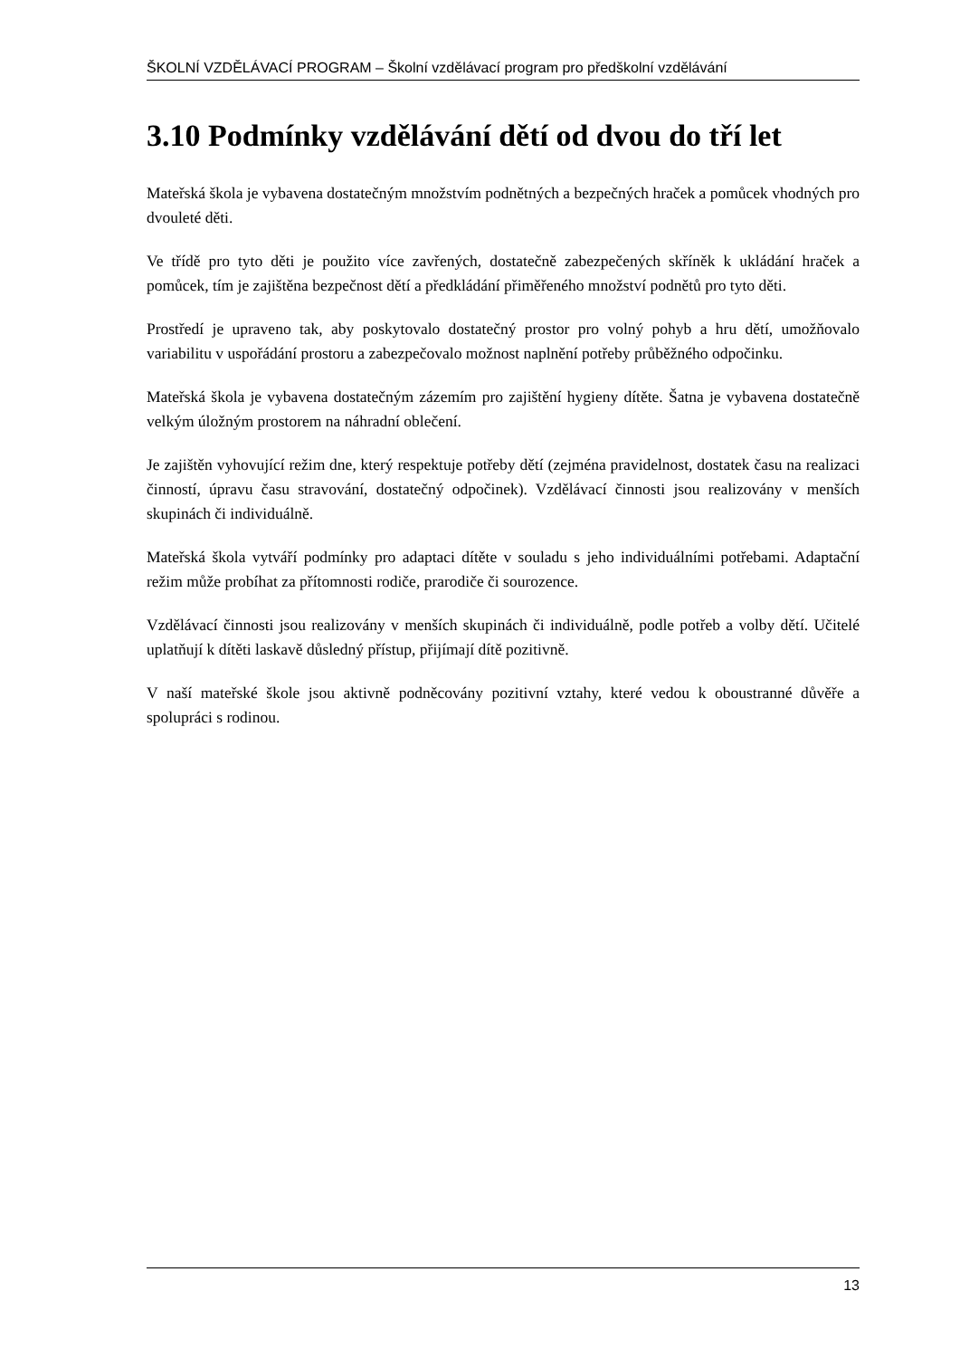ŠKOLNÍ VZDĚLÁVACÍ PROGRAM – Školní vzdělávací program pro předškolní vzdělávání
3.10 Podmínky vzdělávání dětí od dvou do tří let
Mateřská škola je vybavena dostatečným množstvím podnětných a bezpečných hraček a pomůcek vhodných pro dvouleté děti.
Ve třídě pro tyto děti je použito více zavřených, dostatečně zabezpečených skříněk k ukládání hraček a pomůcek, tím je zajištěna bezpečnost dětí a předkládání přiměřeného množství podnětů pro tyto děti.
Prostředí je upraveno tak, aby poskytovalo dostatečný prostor pro volný pohyb a hru dětí, umožňovalo variabilitu v uspořádání prostoru a zabezpečovalo možnost naplnění potřeby průběžného odpočinku.
Mateřská škola je vybavena dostatečným zázemím pro zajištění hygieny dítěte. Šatna je vybavena dostatečně velkým úložným prostorem na náhradní oblečení.
Je zajištěn vyhovující režim dne, který respektuje potřeby dětí (zejména pravidelnost, dostatek času na realizaci činností, úpravu času stravování, dostatečný odpočinek). Vzdělávací činnosti jsou realizovány v menších skupinách či individuálně.
Mateřská škola vytváří podmínky pro adaptaci dítěte v souladu s jeho individuálními potřebami. Adaptační režim může probíhat za přítomnosti rodiče, prarodiče či sourozence.
Vzdělávací činnosti jsou realizovány v menších skupinách či individuálně, podle potřeb a volby dětí. Učitelé uplatňují k dítěti laskavě důsledný přístup, přijímají dítě pozitivně.
V naší mateřské škole jsou aktivně podněcovány pozitivní vztahy, které vedou k oboustranné důvěře a spolupráci s rodinou.
13